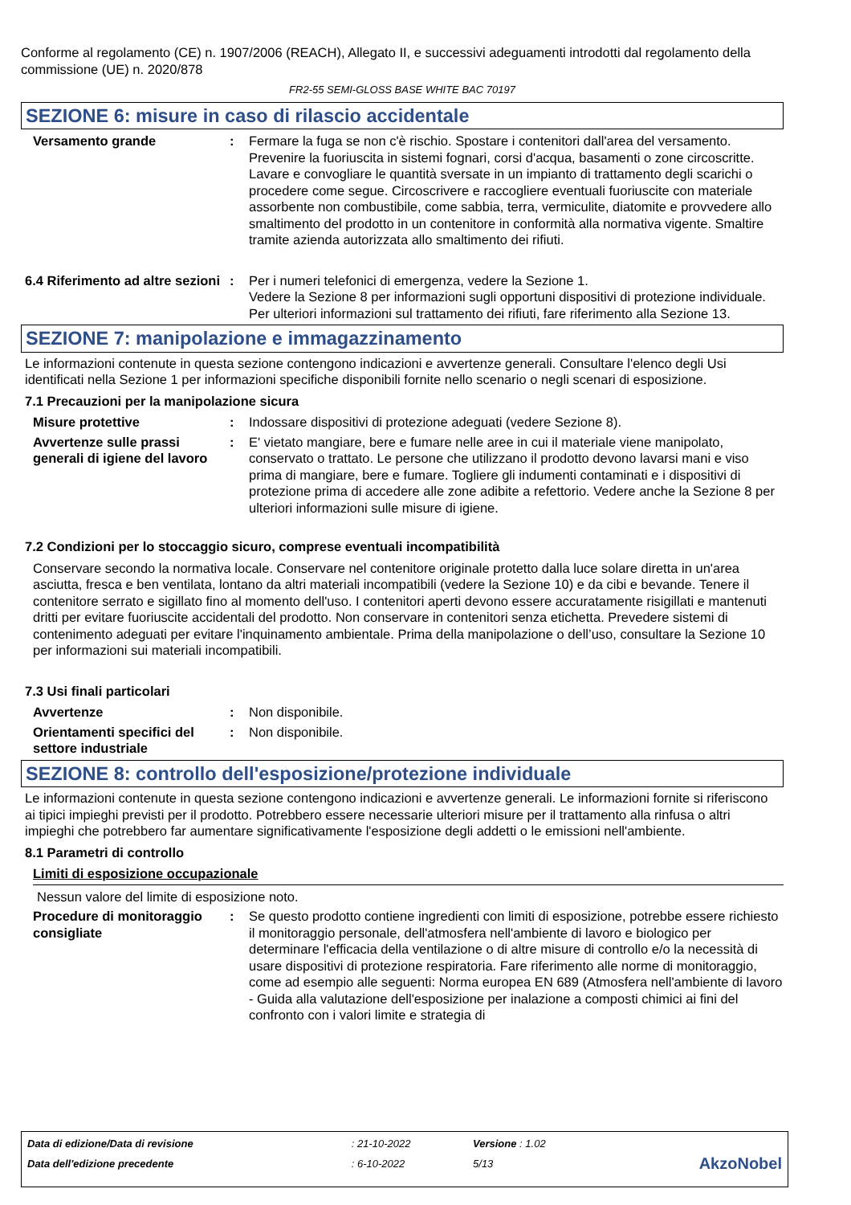Conforme al regolamento (CE) n. 1907/2006 (REACH), Allegato II, e successivi adeguamenti introdotti dal regolamento della commissione (UE) n. 2020/878
FR2-55 SEMI-GLOSS BASE WHITE BAC 70197
SEZIONE 6: misure in caso di rilascio accidentale
Versamento grande : Fermare la fuga se non c'è rischio. Spostare i contenitori dall'area del versamento. Prevenire la fuoriuscita in sistemi fognari, corsi d'acqua, basamenti o zone circoscritte. Lavare e convogliare le quantità sversate in un impianto di trattamento degli scarichi o procedere come segue. Circoscrivere e raccogliere eventuali fuoriuscite con materiale assorbente non combustibile, come sabbia, terra, vermiculite, diatomite e provvedere allo smaltimento del prodotto in un contenitore in conformità alla normativa vigente. Smaltire tramite azienda autorizzata allo smaltimento dei rifiuti.
6.4 Riferimento ad altre sezioni
: Per i numeri telefonici di emergenza, vedere la Sezione 1.
Vedere la Sezione 8 per informazioni sugli opportuni dispositivi di protezione individuale.
Per ulteriori informazioni sul trattamento dei rifiuti, fare riferimento alla Sezione 13.
SEZIONE 7: manipolazione e immagazzinamento
Le informazioni contenute in questa sezione contengono indicazioni e avvertenze generali. Consultare l'elenco degli Usi identificati nella Sezione 1 per informazioni specifiche disponibili fornite nello scenario o negli scenari di esposizione.
7.1 Precauzioni per la manipolazione sicura
Misure protettive : Indossare dispositivi di protezione adeguati (vedere Sezione 8).
Avvertenze sulle prassi generali di igiene del lavoro
: E' vietato mangiare, bere e fumare nelle aree in cui il materiale viene manipolato, conservato o trattato. Le persone che utilizzano il prodotto devono lavarsi mani e viso prima di mangiare, bere e fumare. Togliere gli indumenti contaminati e i dispositivi di protezione prima di accedere alle zone adibite a refettorio. Vedere anche la Sezione 8 per ulteriori informazioni sulle misure di igiene.
7.2 Condizioni per lo stoccaggio sicuro, comprese eventuali incompatibilità
Conservare secondo la normativa locale. Conservare nel contenitore originale protetto dalla luce solare diretta in un'area asciutta, fresca e ben ventilata, lontano da altri materiali incompatibili (vedere la Sezione 10) e da cibi e bevande. Tenere il contenitore serrato e sigillato fino al momento dell'uso. I contenitori aperti devono essere accuratamente risigillati e mantenuti dritti per evitare fuoriuscite accidentali del prodotto. Non conservare in contenitori senza etichetta. Prevedere sistemi di contenimento adeguati per evitare l'inquinamento ambientale. Prima della manipolazione o dell’uso, consultare la Sezione 10 per informazioni sui materiali incompatibili.
7.3 Usi finali particolari
Avvertenze : Non disponibile.
Orientamenti specifici del settore industriale
: Non disponibile.
SEZIONE 8: controllo dell'esposizione/protezione individuale
Le informazioni contenute in questa sezione contengono indicazioni e avvertenze generali. Le informazioni fornite si riferiscono ai tipici impieghi previsti per il prodotto. Potrebbero essere necessarie ulteriori misure per il trattamento alla rinfusa o altri impieghi che potrebbero far aumentare significativamente l'esposizione degli addetti o le emissioni nell'ambiente.
8.1 Parametri di controllo
Limiti di esposizione occupazionale
Nessun valore del limite di esposizione noto.
Procedure di monitoraggio consigliate
: Se questo prodotto contiene ingredienti con limiti di esposizione, potrebbe essere richiesto il monitoraggio personale, dell'atmosfera nell'ambiente di lavoro e biologico per determinare l'efficacia della ventilazione o di altre misure di controllo e/o la necessità di usare dispositivi di protezione respiratoria. Fare riferimento alle norme di monitoraggio, come ad esempio alle seguenti: Norma europea EN 689 (Atmosfera nell'ambiente di lavoro - Guida alla valutazione dell'esposizione per inalazione a composti chimici ai fini del confronto con i valori limite e strategia di
| Data di edizione/Data di revisione | : 21-10-2022 | Versione : 1.02 | |
| Data dell'edizione precedente | : 6-10-2022 | 5/13 | AkzoNobel |